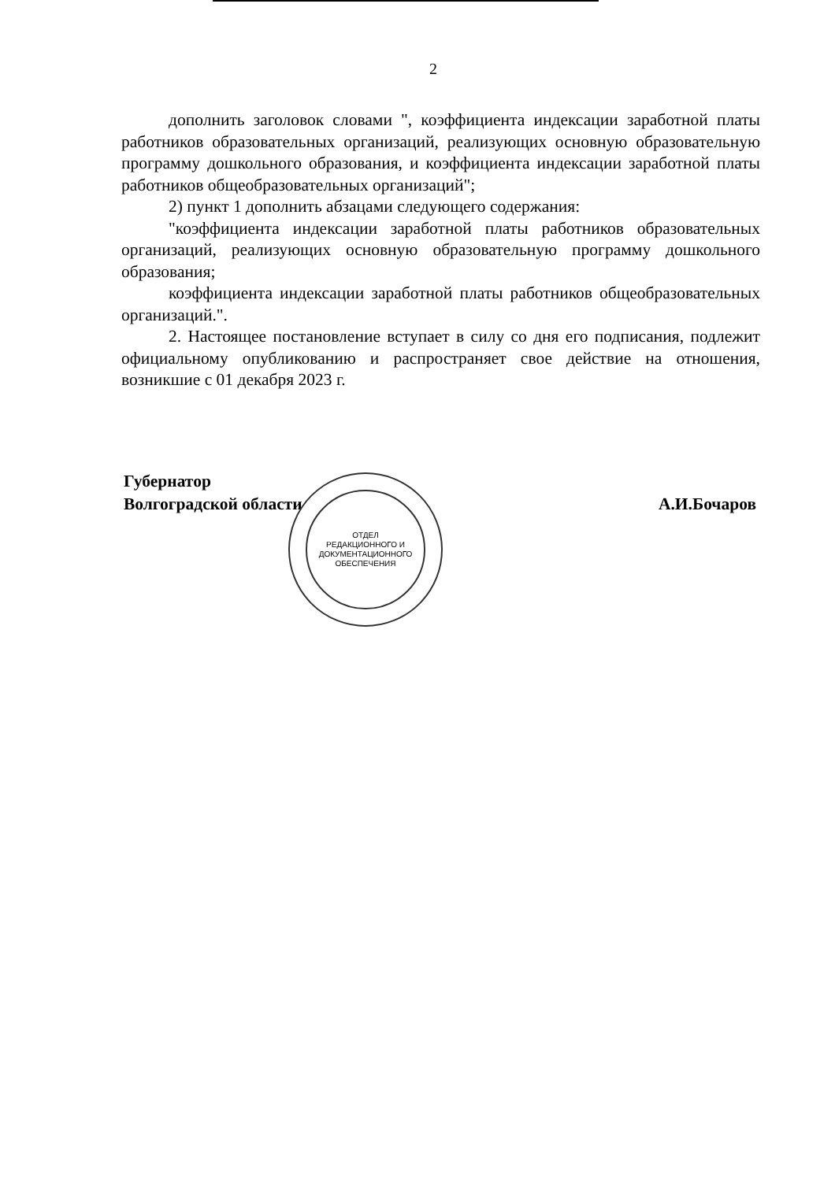2
дополнить заголовок словами ", коэффициента индексации заработной платы работников образовательных организаций, реализующих основную образовательную программу дошкольного образования, и коэффициента индексации заработной платы работников общеобразовательных организаций";
2) пункт 1 дополнить абзацами следующего содержания:
"коэффициента индексации заработной платы работников образовательных организаций, реализующих основную образовательную программу дошкольного образования;
коэффициента индексации заработной платы работников общеобразовательных организаций.".
2. Настоящее постановление вступает в силу со дня его подписания, подлежит официальному опубликованию и распространяет свое действие на отношения, возникшие с 01 декабря 2023 г.
ОТДЕЛ
РЕДАКЦИОННОГО И
ДОКУМЕНТАЦИОННОГО
ОБЕСПЕЧЕНИЯ
Губернатор
Волгоградской области
А.И.Бочаров